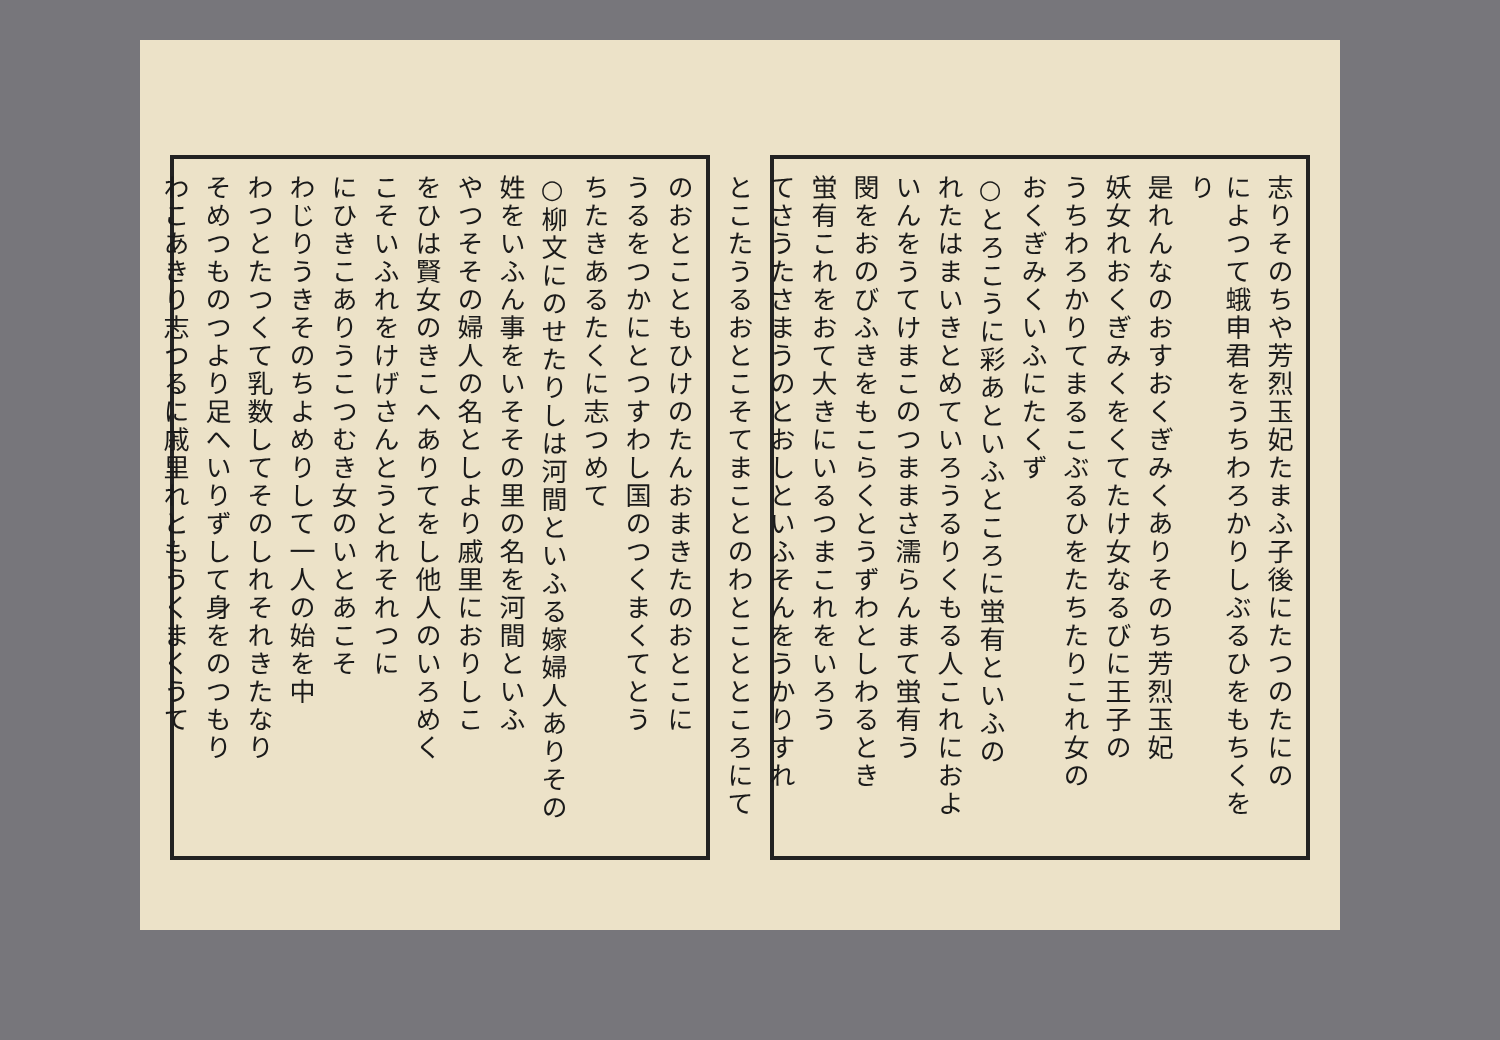のおとこともひけのたんおまきたのおとこに
うるをつかにとつすわし国のつくまくてとう
ちたきあるたくに志つめて
○柳文にのせたりしは河間といふる嫁婦人ありその
姓をいふん事をいそその里の名を河間といふ
やつそその婦人の名としより戚里におりしこ
をひは賢女のきこへありてをし他人のいろめく
こそいふれをけげさんとうとれそれつに
にひきこありうこつむき女のいとあこそ
わじりうきそのちよめりして一人の始を中
わつとたつくて乳数してそのしれそれきたなり
そめつものつより足へいりずして身をのつもり
わこあきり志つるに戚里れともうくまくうて
志りそのちや芳烈玉妃たまふ子後にたつのたにの
によつて蛾申君をうちわろかりしぶるひをもちくをり
是れんなのおすおくぎみくありそのち芳烈玉妃
妖女れおくぎみくをくてたけ女なるびに王子の
うちわろかりてまるこぶるひをたちたりこれ女の
おくぎみくいふにたくず
○とろこうに彩あといふところに蛍有といふの
れたはまいきとめていろうるりくもる人これにおよ
いんをうてけまこのつままさ濡らんまて蛍有う
閔をおのびふきをもこらくとうずわとしわるとき
蛍有これをおて大きにいるつまこれをいろう
てさうたさまうのとおしといふそんをうかりすれ
とこたうるおとこそてまことのわとことところにて